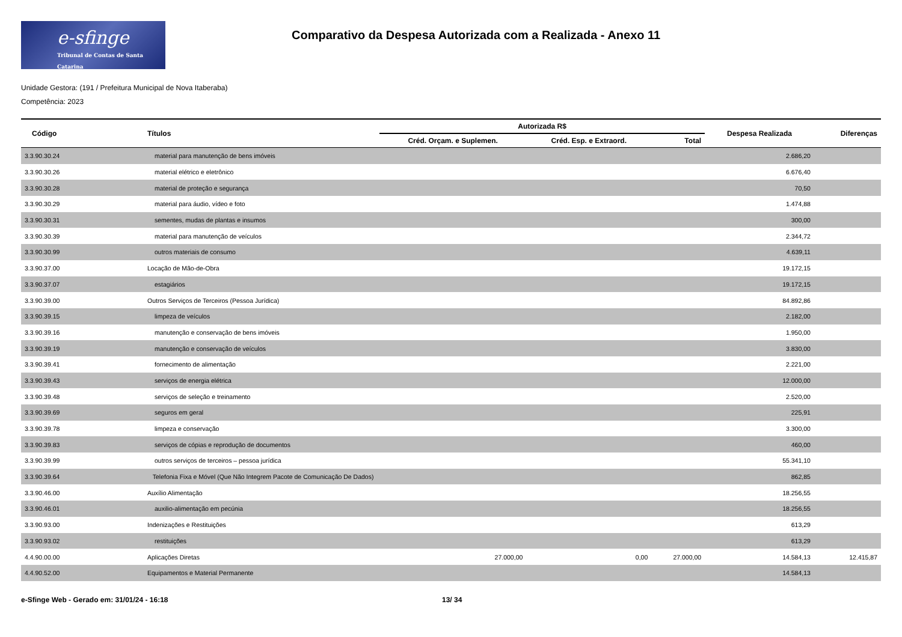e-sfinge
Tribunal de Contas de Santa Catarina
Comparativo da Despesa Autorizada com a Realizada - Anexo 11
Unidade Gestora: (191 / Prefeitura Municipal de Nova Itaberaba)
Competência: 2023
| Código | Títulos | Autorizada R$ | | | Despesa Realizada | Diferenças |
| --- | --- | --- | --- | --- | --- | --- |
| | | Créd. Orçam. e Suplemen. | Créd. Esp. e Extraord. | Total | | |
| 3.3.90.30.24 | material para manutenção de bens imóveis | | | | 2.686,20 | |
| 3.3.90.30.26 | material elétrico e eletrônico | | | | 6.676,40 | |
| 3.3.90.30.28 | material de proteção e segurança | | | | 70,50 | |
| 3.3.90.30.29 | material para áudio, vídeo e foto | | | | 1.474,88 | |
| 3.3.90.30.31 | sementes, mudas de plantas e insumos | | | | 300,00 | |
| 3.3.90.30.39 | material para manutenção de veículos | | | | 2.344,72 | |
| 3.3.90.30.99 | outros materiais de consumo | | | | 4.639,11 | |
| 3.3.90.37.00 | Locação de Mão-de-Obra | | | | 19.172,15 | |
| 3.3.90.37.07 | estagiários | | | | 19.172,15 | |
| 3.3.90.39.00 | Outros Serviços de Terceiros (Pessoa Jurídica) | | | | 84.892,86 | |
| 3.3.90.39.15 | limpeza de veículos | | | | 2.182,00 | |
| 3.3.90.39.16 | manutenção e conservação de bens imóveis | | | | 1.950,00 | |
| 3.3.90.39.19 | manutenção e conservação de veículos | | | | 3.830,00 | |
| 3.3.90.39.41 | fornecimento de alimentação | | | | 2.221,00 | |
| 3.3.90.39.43 | serviços de energia elétrica | | | | 12.000,00 | |
| 3.3.90.39.48 | serviços de seleção e treinamento | | | | 2.520,00 | |
| 3.3.90.39.69 | seguros em geral | | | | 225,91 | |
| 3.3.90.39.78 | limpeza e conservação | | | | 3.300,00 | |
| 3.3.90.39.83 | serviços de cópias e reprodução de documentos | | | | 460,00 | |
| 3.3.90.39.99 | outros serviços de terceiros – pessoa jurídica | | | | 55.341,10 | |
| 3.3.90.39.64 | Telefonia Fixa e Móvel (Que Não Integrem Pacote de Comunicação De Dados) | | | | 862,85 | |
| 3.3.90.46.00 | Auxílio Alimentação | | | | 18.256,55 | |
| 3.3.90.46.01 | auxilio-alimentação em pecúnia | | | | 18.256,55 | |
| 3.3.90.93.00 | Indenizações e Restituições | | | | 613,29 | |
| 3.3.90.93.02 | restituições | | | | 613,29 | |
| 4.4.90.00.00 | Aplicações Diretas | 27.000,00 | 0,00 | 27.000,00 | 14.584,13 | 12.415,87 |
| 4.4.90.52.00 | Equipamentos e Material Permanente | | | | 14.584,13 | |
e-Sfinge Web - Gerado em: 31/01/24 - 16:18 13/ 34